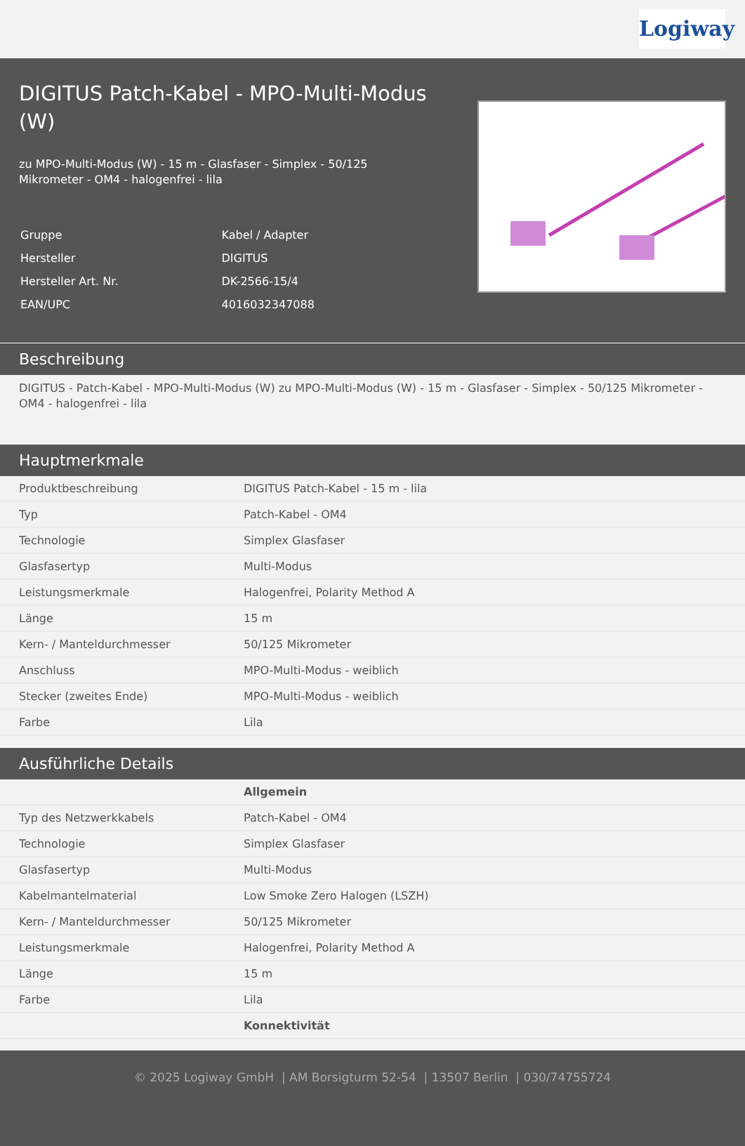Logiway
DIGITUS Patch-Kabel - MPO-Multi-Modus (W)
zu MPO-Multi-Modus (W) - 15 m - Glasfaser - Simplex - 50/125 Mikrometer - OM4 - halogenfrei - lila
| Gruppe | Kabel / Adapter |
| Hersteller | DIGITUS |
| Hersteller Art. Nr. | DK-2566-15/4 |
| EAN/UPC | 4016032347088 |
Beschreibung
DIGITUS - Patch-Kabel - MPO-Multi-Modus (W) zu MPO-Multi-Modus (W) - 15 m - Glasfaser - Simplex - 50/125 Mikrometer - OM4 - halogenfrei - lila
Hauptmerkmale
| Produktbeschreibung | DIGITUS Patch-Kabel - 15 m - lila |
| Typ | Patch-Kabel - OM4 |
| Technologie | Simplex Glasfaser |
| Glasfasertyp | Multi-Modus |
| Leistungsmerkmale | Halogenfrei, Polarity Method A |
| Länge | 15 m |
| Kern- / Manteldurchmesser | 50/125 Mikrometer |
| Anschluss | MPO-Multi-Modus - weiblich |
| Stecker (zweites Ende) | MPO-Multi-Modus - weiblich |
| Farbe | Lila |
Ausführliche Details
| | Allgemein |
| Typ des Netzwerkkabels | Patch-Kabel - OM4 |
| Technologie | Simplex Glasfaser |
| Glasfasertyp | Multi-Modus |
| Kabelmantelmaterial | Low Smoke Zero Halogen (LSZH) |
| Kern- / Manteldurchmesser | 50/125 Mikrometer |
| Leistungsmerkmale | Halogenfrei, Polarity Method A |
| Länge | 15 m |
| Farbe | Lila |
| | Konnektivität |
© 2025 Logiway GmbH | AM Borsigturm 52-54 | 13507 Berlin | 030/74755724